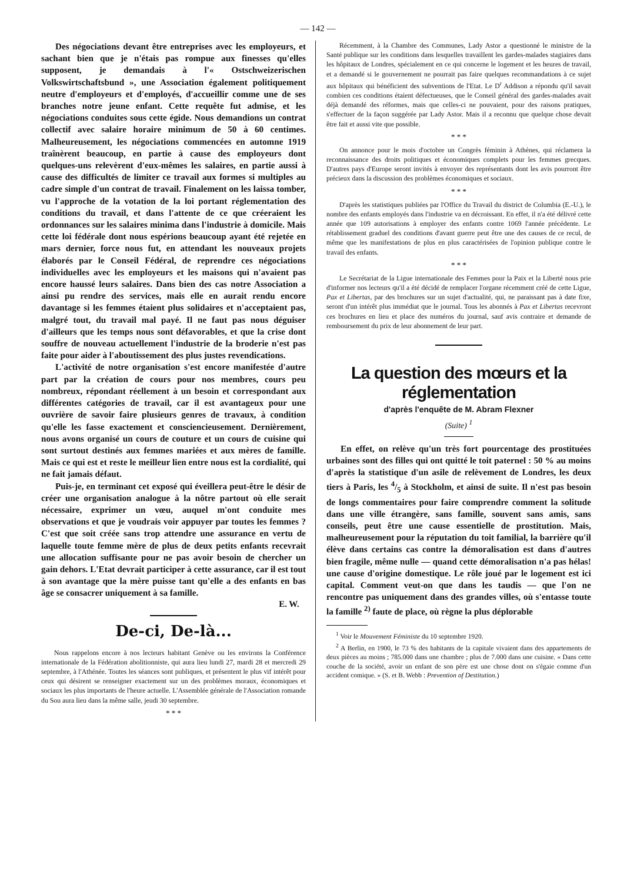— 142 —
Des négociations devant être entreprises avec les employeurs, et sachant bien que je n'étais pas rompue aux finesses qu'elles supposent, je demandais à l'« Ostschweizerischen Volkswirtschaftsbund », une Association également politiquement neutre d'employeurs et d'employés, d'accueillir comme une de ses branches notre jeune enfant. Cette requête fut admise, et les négociations conduites sous cette égide. Nous demandions un contrat collectif avec salaire horaire minimum de 50 à 60 centimes. Malheureusement, les négociations commencées en automne 1919 traînèrent beaucoup, en partie à cause des employeurs dont quelques-uns relevèrent d'eux-mêmes les salaires, en partie aussi à cause des difficultés de limiter ce travail aux formes si multiples au cadre simple d'un contrat de travail. Finalement on les laissa tomber, vu l'approche de la votation de la loi portant réglementation des conditions du travail, et dans l'attente de ce que créeraient les ordonnances sur les salaires minima dans l'industrie à domicile. Mais cette loi fédérale dont nous espérions beaucoup ayant été rejetée en mars dernier, force nous fut, en attendant les nouveaux projets élaborés par le Conseil Fédéral, de reprendre ces négociations individuelles avec les employeurs et les maisons qui n'avaient pas encore haussé leurs salaires. Dans bien des cas notre Association a ainsi pu rendre des services, mais elle en aurait rendu encore davantage si les femmes étaient plus solidaires et n'acceptaient pas, malgré tout, du travail mal payé. Il ne faut pas nous déguiser d'ailleurs que les temps nous sont défavorables, et que la crise dont souffre de nouveau actuellement l'industrie de la broderie n'est pas faite pour aider à l'aboutissement des plus justes revendications.
L'activité de notre organisation s'est encore manifestée d'autre part par la création de cours pour nos membres, cours peu nombreux, répondant réellement à un besoin et correspondant aux différentes catégories de travail, car il est avantageux pour une ouvrière de savoir faire plusieurs genres de travaux, à condition qu'elle les fasse exactement et consciencieusement. Dernièrement, nous avons organisé un cours de couture et un cours de cuisine qui sont surtout destinés aux femmes mariées et aux mères de famille. Mais ce qui est et reste le meilleur lien entre nous est la cordialité, qui ne fait jamais défaut.
Puis-je, en terminant cet exposé qui éveillera peut-être le désir de créer une organisation analogue à la nôtre partout où elle serait nécessaire, exprimer un vœu, auquel m'ont conduite mes observations et que je voudrais voir appuyer par toutes les femmes ? C'est que soit créée sans trop attendre une assurance en vertu de laquelle toute femme mère de plus de deux petits enfants recevrait une allocation suffisante pour ne pas avoir besoin de chercher un gain dehors. L'Etat devrait participer à cette assurance, car il est tout à son avantage que la mère puisse tant qu'elle a des enfants en bas âge se consacrer uniquement à sa famille.
E. W.
De-ci, De-là...
Nous rappelons encore à nos lecteurs habitant Genève ou les environs la Conférence internationale de la Fédération abolitionniste, qui aura lieu lundi 27, mardi 28 et mercredi 29 septembre, à l'Athénée. Toutes les séances sont publiques, et présentent le plus vif intérêt pour ceux qui désirent se renseigner exactement sur un des problèmes moraux, économiques et sociaux les plus importants de l'heure actuelle. L'Assemblée générale de l'Association romande du Sou aura lieu dans la même salle, jeudi 30 septembre.
* * *
Récemment, à la Chambre des Communes, Lady Astor a questionné le ministre de la Santé publique sur les conditions dans lesquelles travaillent les gardes-malades stagiaires dans les hôpitaux de Londres, spécialement en ce qui concerne le logement et les heures de travail, et a demandé si le gouvernement ne pourrait pas faire quelques recommandations à ce sujet aux hôpitaux qui bénéficient des subventions de l'Etat. Le D<sup>r</sup> Addison a répondu qu'il savait combien ces conditions étaient défectueuses, que le Conseil général des gardes-malades avait déjà demandé des réformes, mais que celles-ci ne pouvaient, pour des raisons pratiques, s'effectuer de la façon suggérée par Lady Astor. Mais il a reconnu que quelque chose devait être fait et aussi vite que possible.
* * *
On annonce pour le mois d'octobre un Congrès féminin à Athènes, qui réclamera la reconnaissance des droits politiques et économiques complets pour les femmes grecques. D'autres pays d'Europe seront invités à envoyer des représentants dont les avis pourront être précieux dans la discussion des problèmes économiques et sociaux.
* * *
D'après les statistiques publiées par l'Office du Travail du district de Columbia (E.-U.), le nombre des enfants employés dans l'industrie va en décroissant. En effet, il n'a été délivré cette année que 109 autorisations à employer des enfants contre 1069 l'année précédente. Le rétablissement graduel des conditions d'avant guerre peut être une des causes de ce recul, de même que les manifestations de plus en plus caractérisées de l'opinion publique contre le travail des enfants.
* * *
Le Secrétariat de la Ligue internationale des Femmes pour la Paix et la Liberté nous prie d'informer nos lecteurs qu'il a été décidé de remplacer l'organe récemment créé de cette Ligue, Pax et Libertas, par des brochures sur un sujet d'actualité, qui, ne paraissant pas à date fixe, seront d'un intérêt plus immédiat que le journal. Tous les abonnés à Pax et Libertas recevront ces brochures en lieu et place des numéros du journal, sauf avis contraire et demande de remboursement du prix de leur abonnement de leur part.
La question des mœurs et la réglementation
d'après l'enquête de M. Abram Flexner
(Suite) <sup>1</sup>
En effet, on relève qu'un très fort pourcentage des prostituées urbaines sont des filles qui ont quitté le toit paternel : 50 % au moins d'après la statistique d'un asile de relèvement de Londres, les deux tiers à Paris, les 4/5 à Stockholm, et ainsi de suite. Il n'est pas besoin de longs commentaires pour faire comprendre comment la solitude dans une ville étrangère, sans famille, souvent sans amis, sans conseils, peut être une cause essentielle de prostitution. Mais, malheureusement pour la réputation du toit familial, la barrière qu'il élève dans certains cas contre la démoralisation est dans d'autres bien fragile, même nulle — quand cette démoralisation n'a pas hélas! une cause d'origine domestique. Le rôle joué par le logement est ici capital. Comment veut-on que dans les taudis — que l'on ne rencontre pas uniquement dans des grandes villes, où s'entasse toute la famille <sup>2)</sup> faute de place, où règne la plus déplorable
<sup>1</sup> Voir le Mouvement Féministe du 10 septembre 1920.
<sup>2</sup> A Berlin, en 1900, le 73 % des habitants de la capitale vivaient dans des appartements de deux pièces au moins ; 785.000 dans une chambre ; plus de 7.000 dans une cuisine. « Dans cette couche de la société, avoir un enfant de son père est une chose dont on s'égaie comme d'un accident comique. » (S. et B. Webb : Prevention of Destitution.)